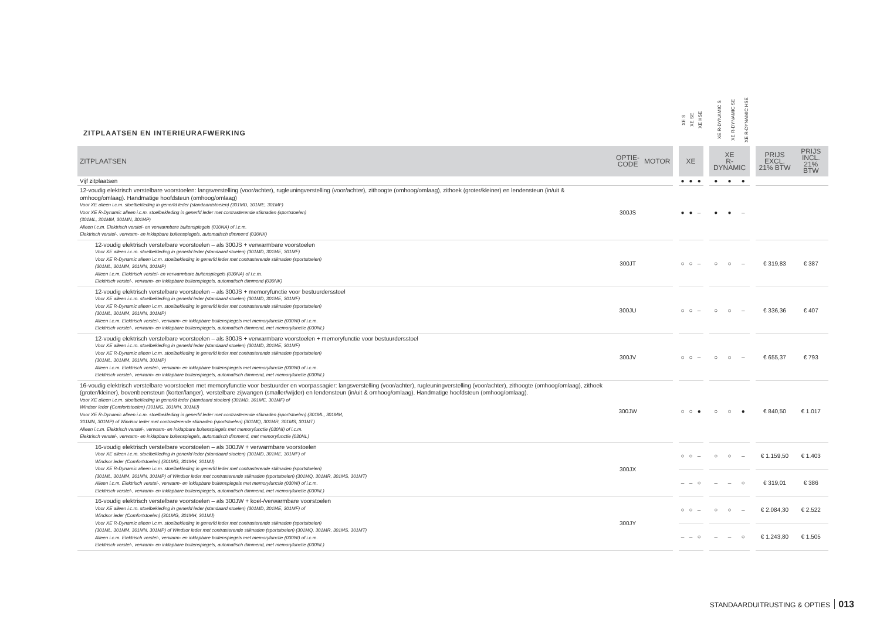| ZITPLAATSEN EN INTERIEURAFWERKING | | | | XE S | XE SE | XE HSE | | XE R-DYNAMIC S | XE R-DYNAMIC SE | XE R-DYNAMIC HSE | | | |
| --- | --- | --- | --- | --- | --- | --- | --- | --- | --- | --- | --- | --- | --- |
| ZITPLAATSEN | OPTIE- CODE | MOTOR | | XE | | | | XE R-DYNAMIC | | | | PRIJS EXCL. 21% BTW | PRIJS INCL. 21% BTW |
| Vijf zitplaatsen | | | | ● | ● | ● | | ● | ● | ● | | | |
| 12-voudig elektrisch verstelbare voorstoelen: langsverstelling (voor/achter), rugleuningverstelling (voor/achter), zithoogte (omhoog/omlaag), zithoek (groter/kleiner) en lendensteun (in/uit & omhoog/omlaag). Handmatige hoofdsteun (omhoog/omlaag) Voor XE alleen i.c.m. stoelbekleding in generfd leder (standaardstoelen) (301MD, 301ME, 301MF) Voor XE R-Dynamic alleen i.c.m. stoelbekleding in generfd leder met contrasterende stiknaden (sportstoelen) (301ML, 301MM, 301MN, 301MP) Alleen i.c.m. Elektrisch verstel- en verwarmbare buitenspiegels (030NA) of i.c.m. Elektrisch verstel-, verwarm- en inklapbare buitenspiegels, automatisch dimmend (030NK) | 300JS | | | ● | ● | – | | ● | ● | – | | | |
| 12-voudig elektrisch verstelbare voorstoelen – als 300JS + verwarmbare voorstoelen Voor XE alleen i.c.m. stoelbekleding in generfd leder (standaard stoelen) (301MD, 301ME, 301MF) Voor XE R-Dynamic alleen i.c.m. stoelbekleding in generfd leder met contrasterende stiknaden (sportstoelen) (301ML, 301MM, 301MN, 301MP) Alleen i.c.m. Elektrisch verstel- en verwarmbare buitenspiegels (030NA) of i.c.m. Elektrisch verstel-, verwarm- en inklapbare buitenspiegels, automatisch dimmend (030NK) | 300JT | | | ○ | ○ | – | | ○ | ○ | – | | € 319,83 | € 387 |
| 12-voudig elektrisch verstelbare voorstoelen – als 300JS + memoryfunctie voor bestuurdersstoel Voor XE alleen i.c.m. stoelbekleding in generfd leder (standaard stoelen) (301MD, 301ME, 301MF) Voor XE R-Dynamic alleen i.c.m. stoelbekleding in generfd leder met contrasterende stiknaden (sportstoelen) (301ML, 301MM, 301MN, 301MP) Alleen i.c.m. Elektrisch verstel-, verwarm- en inklapbare buitenspiegels met memoryfunctie (030NI) of i.c.m. Elektrisch verstel-, verwarm- en inklapbare buitenspiegels, automatisch dimmend, met memoryfunctie (030NL) | 300JU | | | ○ | ○ | – | | ○ | ○ | – | | € 336,36 | € 407 |
| 12-voudig elektrisch verstelbare voorstoelen – als 300JS + verwarmbare voorstoelen + memoryfunctie voor bestuurdersstoel Voor XE alleen i.c.m. stoelbekleding in generfd leder (standaard stoelen) (301MD, 301ME, 301MF) Voor XE R-Dynamic alleen i.c.m. stoelbekleding in generfd leder met contrasterende stiknaden (sportstoelen) (301ML, 301MM, 301MN, 301MP) Alleen i.c.m. Elektrisch verstel-, verwarm- en inklapbare buitenspiegels met memoryfunctie (030NI) of i.c.m. Elektrisch verstel-, verwarm- en inklapbare buitenspiegels, automatisch dimmend, met memoryfunctie (030NL) | 300JV | | | ○ | ○ | – | | ○ | ○ | – | | € 655,37 | € 793 |
| 16-voudig elektrisch verstelbare voorstoelen met memoryfunctie voor bestuurder en voorpassagier: langsverstelling (voor/achter), rugleuningverstelling (voor/achter), zithoogte (omhoog/omlaag), zithoek (groter/kleiner), bovenbeensteun (korter/langer), verstelbare zijwangen (smaller/wijder) en lendensteun (in/uit & omhoog/omlaag). Handmatige hoofdsteun (omhoog/omlaag). Voor XE alleen i.c.m. stoelbekleding in generfd leder (standaard stoelen) (301MD, 301ME, 301MF) of Windsor leder (Comfortstoelen) (301MG, 301MH, 301MJ) Voor XE R-Dynamic alleen i.c.m. stoelbekleding in generfd leder met contrasterende stiknaden (sportstoelen) (301ML, 301MM, 301MN, 301MP) of Windsor leder met contrasterende stiknaden (sportstoelen) (301MQ, 301MR, 301MS, 301MT) Alleen i.c.m. Elektrisch verstel-, verwarm- en inklapbare buitenspiegels met memoryfunctie (030NI) of i.c.m. Elektrisch verstel-, verwarm- en inklapbare buitenspiegels, automatisch dimmend, met memoryfunctie (030NL) | 300JW | | | ○ | ○ | ● | | ○ | ○ | ● | | € 840,50 | € 1.017 |
| 16-voudig elektrisch verstelbare voorstoelen – als 300JW + verwarmbare voorstoelen Voor XE alleen i.c.m. stoelbekleding in generfd leder (standaard stoelen) (301MD, 301ME, 301MF) of Windsor leder (Comfortstoelen) (301MG, 301MH, 301MJ) Voor XE R-Dynamic alleen i.c.m. stoelbekleding in generfd leder met contrasterende stiknaden (sportstoelen) (301ML, 301MM, 301MN, 301MP) of Windsor leder met contrasterende stiknaden (sportstoelen) (301MQ, 301MR, 301MS, 301MT) Alleen i.c.m. Elektrisch verstel-, verwarm- en inklapbare buitenspiegels met memoryfunctie (030NI) of i.c.m. Elektrisch verstel-, verwarm- en inklapbare buitenspiegels, automatisch dimmend, met memoryfunctie (030NL) | 300JX | | | ○ | ○ | – | | ○ | ○ | – | | € 1.159,50 | € 1.403 |
| | | | | – | – | ○ | | – | – | ○ | | € 319,01 | € 386 |
| 16-voudig elektrisch verstelbare voorstoelen – als 300JW + koel-/verwarmbare voorstoelen Voor XE alleen i.c.m. stoelbekleding in generfd leder (standaard stoelen) (301MD, 301ME, 301MF) of Windsor leder (Comfortstoelen) (301MG, 301MH, 301MJ) Voor XE R-Dynamic alleen i.c.m. stoelbekleding in generfd leder met contrasterende stiknaden (sportstoelen) (301ML, 301MM, 301MN, 301MP) of Windsor leder met contrasterende stiknaden (sportstoelen) (301MQ, 301MR, 301MS, 301MT) Alleen i.c.m. Elektrisch verstel-, verwarm- en inklapbare buitenspiegels met memoryfunctie (030NI) of i.c.m. Elektrisch verstel-, verwarm- en inklapbare buitenspiegels, automatisch dimmend, met memoryfunctie (030NL) | 300JY | | | ○ | ○ | – | | ○ | ○ | – | | € 2.084,30 | € 2.522 |
| | | | | – | – | ○ | | – | – | ○ | | € 1.243,80 | € 1.505 |
STANDAARDUITRUSTING & OPTIES 013